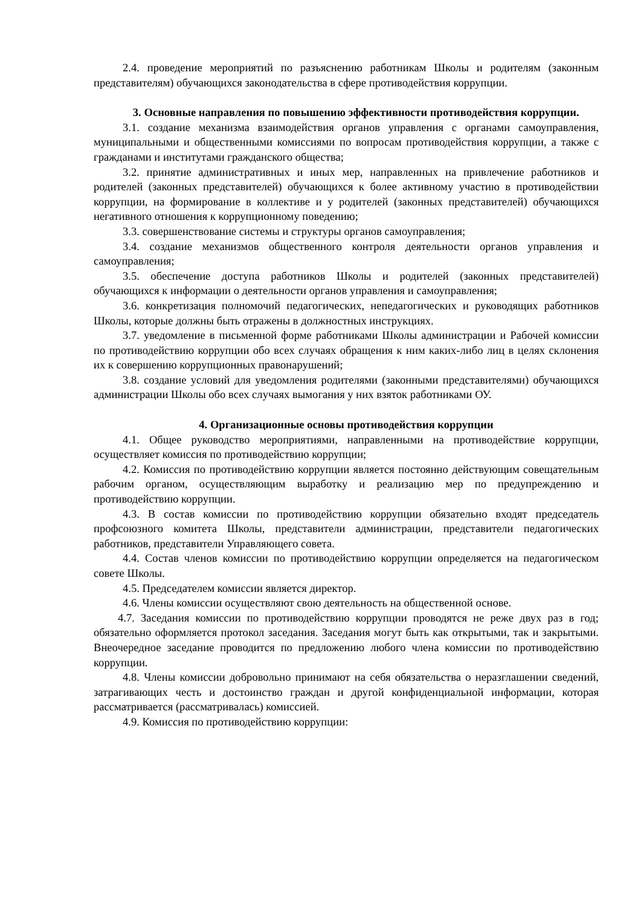2.4. проведение мероприятий по разъяснению работникам Школы и родителям (законным представителям) обучающихся законодательства в сфере противодействия коррупции.
3. Основные направления по повышению эффективности противодействия коррупции.
3.1. создание механизма взаимодействия органов управления с органами самоуправления, муниципальными и общественными комиссиями по вопросам противодействия коррупции, а также с гражданами и институтами гражданского общества;
3.2. принятие административных и иных мер, направленных на привлечение работников и родителей (законных представителей) обучающихся к более активному участию в противодействии коррупции, на формирование в коллективе и у родителей (законных представителей) обучающихся негативного отношения к коррупционному поведению;
3.3. совершенствование системы и структуры органов самоуправления;
3.4. создание механизмов общественного контроля деятельности органов управления и самоуправления;
3.5. обеспечение доступа работников Школы и родителей (законных представителей) обучающихся к информации о деятельности органов управления и самоуправления;
3.6. конкретизация полномочий педагогических, непедагогических и руководящих работников Школы, которые должны быть отражены в должностных инструкциях.
3.7. уведомление в письменной форме работниками Школы администрации и Рабочей комиссии по противодействию коррупции обо всех случаях обращения к ним каких-либо лиц в целях склонения их к совершению коррупционных правонарушений;
3.8. создание условий для уведомления родителями (законными представителями) обучающихся администрации Школы обо всех случаях вымогания у них взяток работниками ОУ.
4. Организационные основы противодействия коррупции
4.1. Общее руководство мероприятиями, направленными на противодействие коррупции, осуществляет комиссия по противодействию коррупции;
4.2. Комиссия по противодействию коррупции является постоянно действующим совещательным рабочим органом, осуществляющим выработку и реализацию мер по предупреждению и противодействию коррупции.
4.3. В состав комиссии по противодействию коррупции обязательно входят председатель профсоюзного комитета Школы, представители администрации, представители педагогических работников, представители Управляющего совета.
4.4. Состав членов комиссии по противодействию коррупции определяется на педагогическом совете Школы.
4.5. Председателем комиссии является директор.
4.6. Члены комиссии осуществляют свою деятельность на общественной основе.
4.7. Заседания комиссии по противодействию коррупции проводятся не реже двух раз в год; обязательно оформляется протокол заседания. Заседания могут быть как открытыми, так и закрытыми. Внеочередное заседание проводится по предложению любого члена комиссии по противодействию коррупции.
4.8. Члены комиссии добровольно принимают на себя обязательства о неразглашении сведений, затрагивающих честь и достоинство граждан и другой конфиденциальной информации, которая рассматривается (рассматривалась) комиссией.
4.9. Комиссия по противодействию коррупции: